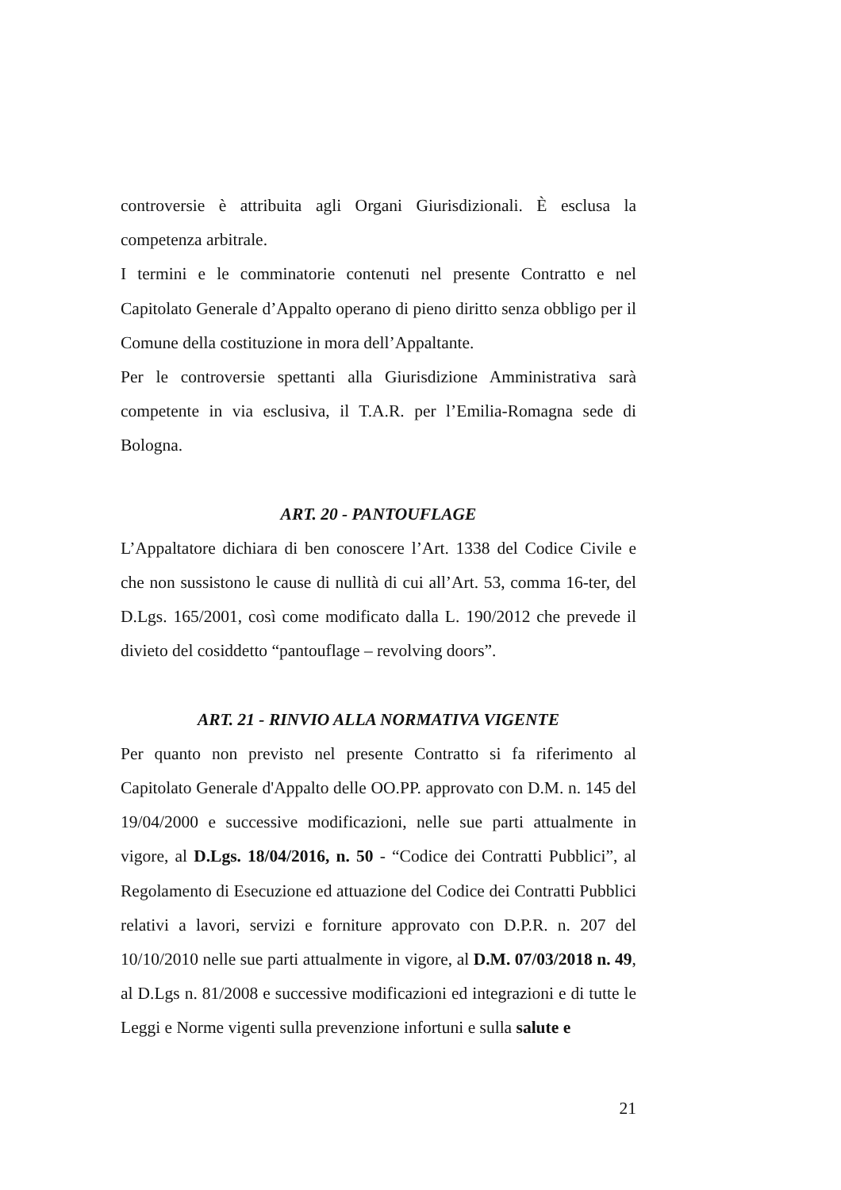controversie è attribuita agli Organi Giurisdizionali. È esclusa la competenza arbitrale.
I termini e le comminatorie contenuti nel presente Contratto e nel Capitolato Generale d’Appalto operano di pieno diritto senza obbligo per il Comune della costituzione in mora dell’Appaltante.
Per le controversie spettanti alla Giurisdizione Amministrativa sarà competente in via esclusiva, il T.A.R. per l’Emilia-Romagna sede di Bologna.
ART. 20 - PANTOUFLAGE
L’Appaltatore dichiara di ben conoscere l’Art. 1338 del Codice Civile e che non sussistono le cause di nullità di cui all’Art. 53, comma 16-ter, del D.Lgs. 165/2001, così come modificato dalla L. 190/2012 che prevede il divieto del cosiddetto “pantouflage – revolving doors”.
ART. 21 - RINVIO ALLA NORMATIVA VIGENTE
Per quanto non previsto nel presente Contratto si fa riferimento al Capitolato Generale d'Appalto delle OO.PP. approvato con D.M. n. 145 del 19/04/2000 e successive modificazioni, nelle sue parti attualmente in vigore, al D.Lgs. 18/04/2016, n. 50 - “Codice dei Contratti Pubblici”, al Regolamento di Esecuzione ed attuazione del Codice dei Contratti Pubblici relativi a lavori, servizi e forniture approvato con D.P.R. n. 207 del 10/10/2010 nelle sue parti attualmente in vigore, al D.M. 07/03/2018 n. 49, al D.Lgs n. 81/2008 e successive modificazioni ed integrazioni e di tutte le Leggi e Norme vigenti sulla prevenzione infortuni e sulla salute e
21